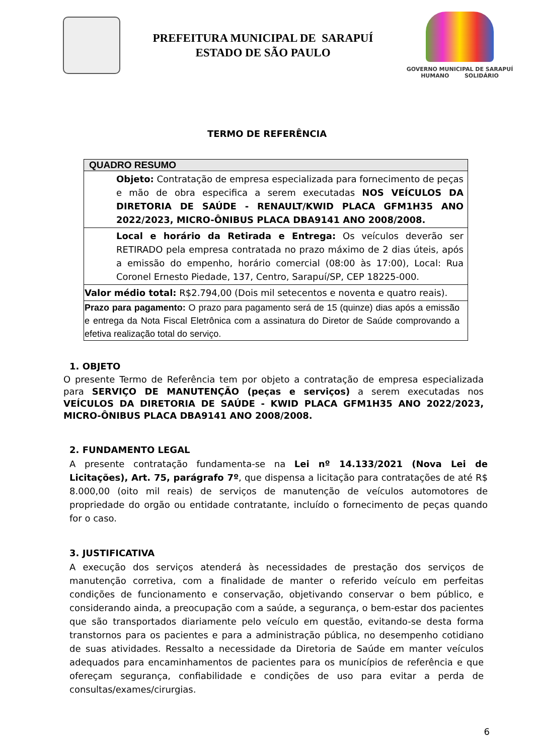PREFEITURA MUNICIPAL DE SARAPUÍ
ESTADO DE SÃO PAULO
GOVERNO MUNICIPAL DE SARAPUÍ
HUMANO SOLIDÁRIO
TERMO DE REFERÊNCIA
| QUADRO RESUMO |
| --- |
| Objeto: Contratação de empresa especializada para fornecimento de peças e mão de obra especifica a serem executadas NOS VEÍCULOS DA DIRETORIA DE SAÚDE - RENAULT/KWID PLACA GFM1H35 ANO 2022/2023, MICRO-ÔNIBUS PLACA DBA9141 ANO 2008/2008. |
| Local e horário da Retirada e Entrega: Os veículos deverão ser RETIRADO pela empresa contratada no prazo máximo de 2 dias úteis, após a emissão do empenho, horário comercial (08:00 às 17:00), Local: Rua Coronel Ernesto Piedade, 137, Centro, Sarapuí/SP, CEP 18225-000. |
| Valor médio total: R$2.794,00 (Dois mil setecentos e noventa e quatro reais). |
| Prazo para pagamento: O prazo para pagamento será de 15 (quinze) dias após a emissão e entrega da Nota Fiscal Eletrônica com a assinatura do Diretor de Saúde comprovando a efetiva realização total do serviço. |
1. OBJETO
O presente Termo de Referência tem por objeto a contratação de empresa especializada para SERVIÇO DE MANUTENÇÃO (peças e serviços) a serem executadas nos VEÍCULOS DA DIRETORIA DE SAÚDE - KWID PLACA GFM1H35 ANO 2022/2023, MICRO-ÔNIBUS PLACA DBA9141 ANO 2008/2008.
2. FUNDAMENTO LEGAL
A presente contratação fundamenta-se na Lei nº 14.133/2021 (Nova Lei de Licitações), Art. 75, parágrafo 7º, que dispensa a licitação para contratações de até R$ 8.000,00 (oito mil reais) de serviços de manutenção de veículos automotores de propriedade do orgão ou entidade contratante, incluído o fornecimento de peças quando for o caso.
3. JUSTIFICATIVA
A execução dos serviços atenderá às necessidades de prestação dos serviços de manutenção corretiva, com a finalidade de manter o referido veículo em perfeitas condições de funcionamento e conservação, objetivando conservar o bem público, e considerando ainda, a preocupação com a saúde, a segurança, o bem-estar dos pacientes que são transportados diariamente pelo veículo em questão, evitando-se desta forma transtornos para os pacientes e para a administração pública, no desempenho cotidiano de suas atividades. Ressalto a necessidade da Diretoria de Saúde em manter veículos adequados para encaminhamentos de pacientes para os municípios de referência e que ofereçam segurança, confiabilidade e condições de uso para evitar a perda de consultas/exames/cirurgias.
6